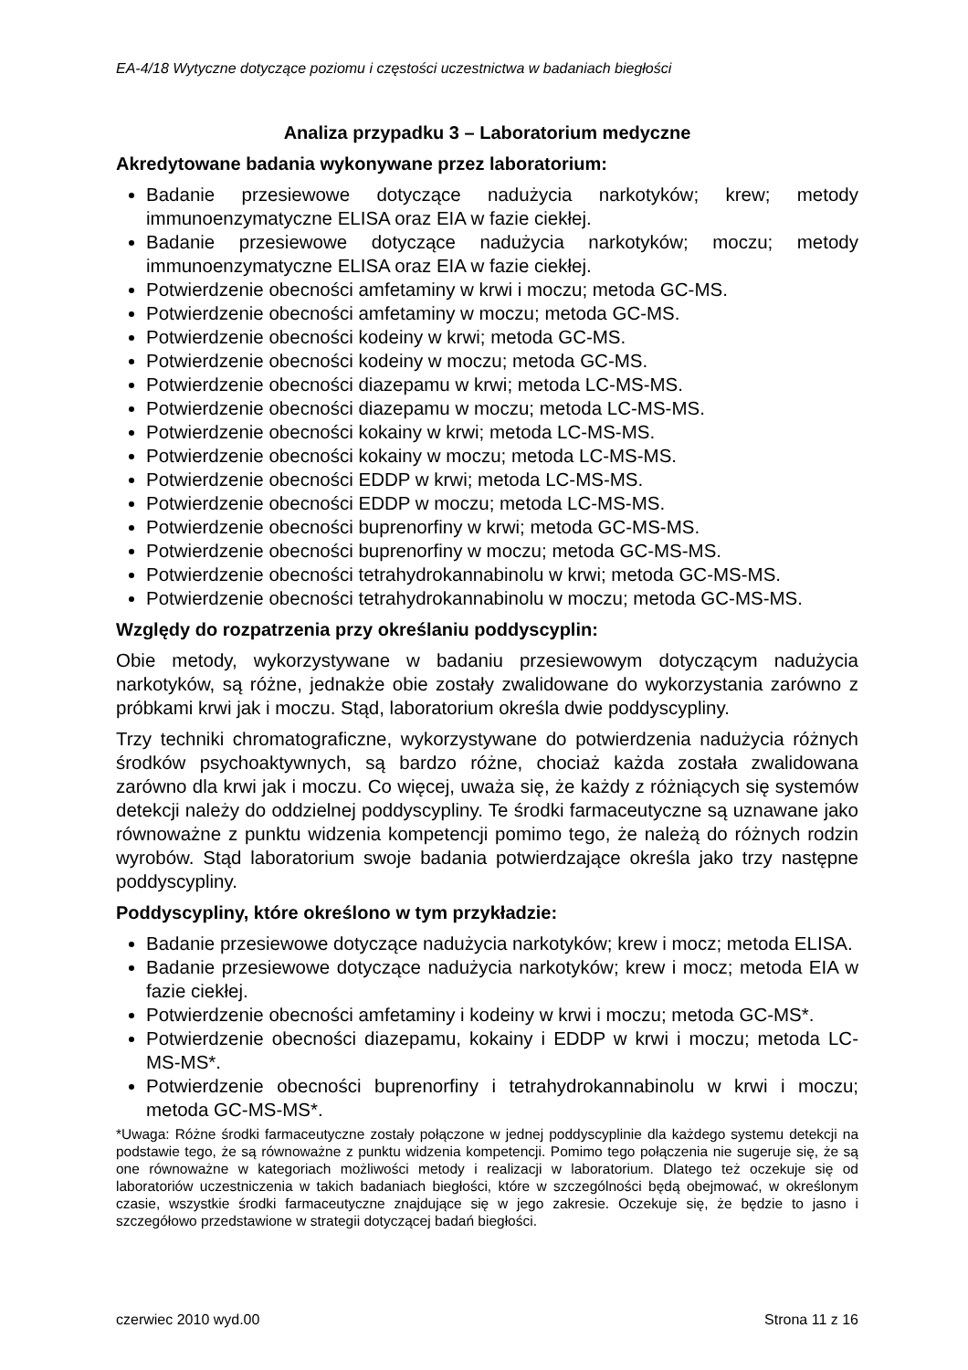EA-4/18 Wytyczne dotyczące poziomu i częstości uczestnictwa w badaniach biegłości
Analiza przypadku 3 – Laboratorium medyczne
Akredytowane badania wykonywane przez laboratorium:
Badanie przesiewowe dotyczące nadużycia narkotyków; krew; metody immunoenzymatyczne ELISA oraz EIA w fazie ciekłej.
Badanie przesiewowe dotyczące nadużycia narkotyków; moczu; metody immunoenzymatyczne ELISA oraz EIA w fazie ciekłej.
Potwierdzenie obecności amfetaminy w krwi i moczu; metoda GC-MS.
Potwierdzenie obecności amfetaminy w moczu; metoda GC-MS.
Potwierdzenie obecności kodeiny w krwi; metoda GC-MS.
Potwierdzenie obecności kodeiny w moczu; metoda GC-MS.
Potwierdzenie obecności diazepamu w krwi; metoda LC-MS-MS.
Potwierdzenie obecności diazepamu w moczu; metoda LC-MS-MS.
Potwierdzenie obecności kokainy w krwi; metoda LC-MS-MS.
Potwierdzenie obecności kokainy w moczu; metoda LC-MS-MS.
Potwierdzenie obecności EDDP w krwi; metoda LC-MS-MS.
Potwierdzenie obecności EDDP w moczu; metoda LC-MS-MS.
Potwierdzenie obecności buprenorfiny w krwi; metoda GC-MS-MS.
Potwierdzenie obecności buprenorfiny w moczu; metoda GC-MS-MS.
Potwierdzenie obecności tetrahydrokannabinolu w krwi; metoda GC-MS-MS.
Potwierdzenie obecności tetrahydrokannabinolu w moczu; metoda GC-MS-MS.
Względy do rozpatrzenia przy określaniu poddyscyplin:
Obie metody, wykorzystywane w badaniu przesiewowym dotyczącym nadużycia narkotyków, są różne, jednakże obie zostały zwalidowane do wykorzystania zarówno z próbkami krwi jak i moczu. Stąd, laboratorium określa dwie poddyscypliny.
Trzy techniki chromatograficzne, wykorzystywane do potwierdzenia nadużycia różnych środków psychoaktywnych, są bardzo różne, chociaż każda została zwalidowana zarówno dla krwi jak i moczu. Co więcej, uważa się, że każdy z różniących się systemów detekcji należy do oddzielnej poddyscypliny. Te środki farmaceutyczne są uznawane jako równoważne z punktu widzenia kompetencji pomimo tego, że należą do różnych rodzin wyrobów. Stąd laboratorium swoje badania potwierdzające określa jako trzy następne poddyscypliny.
Poddyscypliny, które określono w tym przykładzie:
Badanie przesiewowe dotyczące nadużycia narkotyków; krew i mocz; metoda ELISA.
Badanie przesiewowe dotyczące nadużycia narkotyków; krew i mocz; metoda EIA w fazie ciekłej.
Potwierdzenie obecności amfetaminy i kodeiny w krwi i moczu; metoda GC-MS*.
Potwierdzenie obecności diazepamu, kokainy i EDDP w krwi i moczu; metoda LC-MS-MS*.
Potwierdzenie obecności buprenorfiny i tetrahydrokannabinolu w krwi i moczu; metoda GC-MS-MS*.
*Uwaga: Różne środki farmaceutyczne zostały połączone w jednej poddyscyplinie dla każdego systemu detekcji na podstawie tego, że są równoważne z punktu widzenia kompetencji. Pomimo tego połączenia nie sugeruje się, że są one równoważne w kategoriach możliwości metody i realizacji w laboratorium. Dlatego też oczekuje się od laboratoriów uczestniczenia w takich badaniach biegłości, które w szczególności będą obejmować, w określonym czasie, wszystkie środki farmaceutyczne znajdujące się w jego zakresie. Oczekuje się, że będzie to jasno i szczegółowo przedstawione w strategii dotyczącej badań biegłości.
czerwiec 2010 wyd.00 Strona 11 z 16